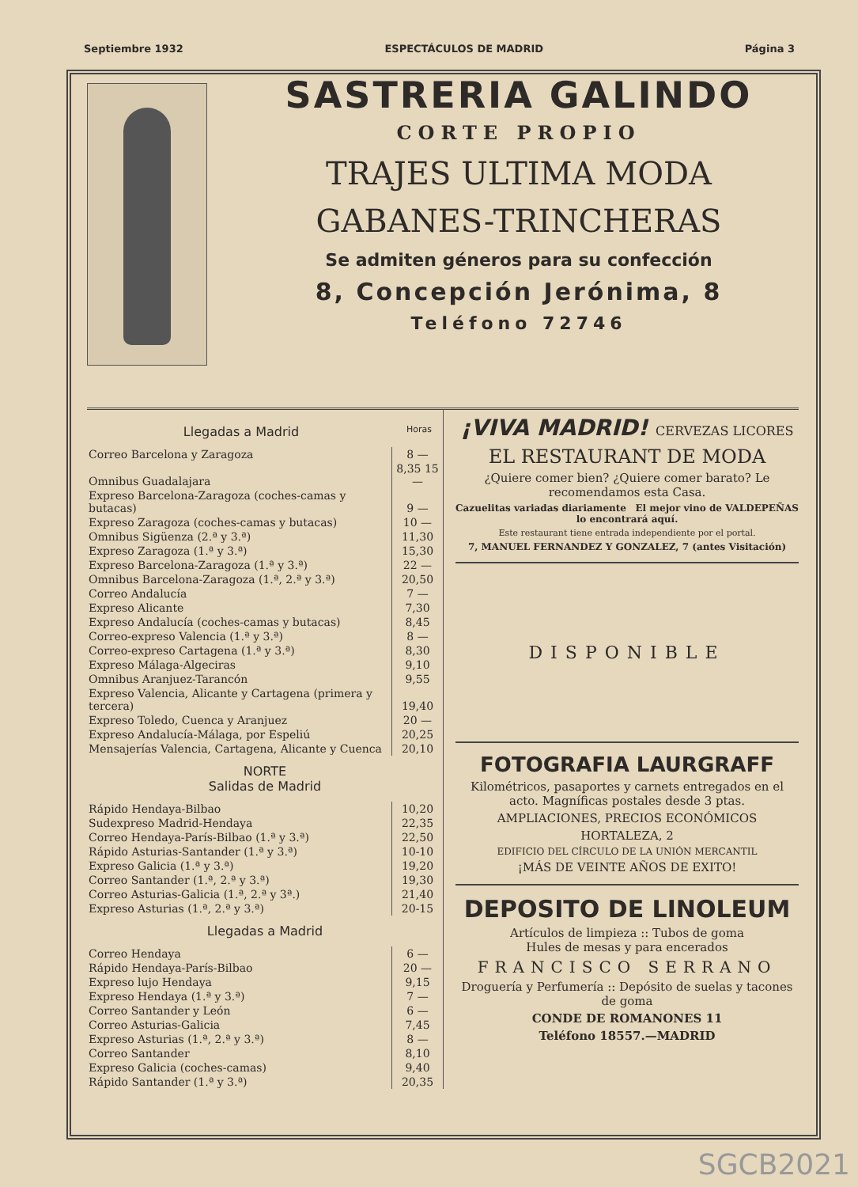Septiembre 1932 ESPECTÁCULOS DE MADRID Página 3
SASTRERIA GALINDO
CORTE PROPIO
TRAJES ULTIMA MODA
GABANES-TRINCHERAS
Se admiten géneros para su confección
8, Concepción Jerónima, 8
Teléfono 72746
Llegadas a Madrid Horas
| Correo Barcelona y Zaragoza | 8 — |
| Omnibus Guadalajara | 8,35 15 — |
| Expreso Barcelona-Zaragoza (coches-camas y butacas) | 9 — |
| Expreso Zaragoza (coches-camas y butacas) | 10 — |
| Omnibus Sigüenza (2.ª y 3.ª) | 11,30 |
| Expreso Zaragoza (1.ª y 3.ª) | 15,30 |
| Expreso Barcelona-Zaragoza (1.ª y 3.ª) | 22 — |
| Omnibus Barcelona-Zaragoza (1.ª, 2.ª y 3.ª) | 20,50 |
| Correo Andalucía | 7 — |
| Expreso Alicante | 7,30 |
| Expreso Andalucía (coches-camas y butacas) | 8,45 |
| Correo-expreso Valencia (1.ª y 3.ª) | 8 — |
| Correo-expreso Cartagena (1.ª y 3.ª) | 8,30 |
| Expreso Málaga-Algeciras | 9,10 |
| Omnibus Aranjuez-Tarancón | 9,55 |
| Expreso Valencia, Alicante y Cartagena (primera y tercera) | 19,40 |
| Expreso Toledo, Cuenca y Aranjuez | 20 — |
| Expreso Andalucía-Málaga, por Espeliú | 20,25 |
| Mensajerías Valencia, Cartagena, Alicante y Cuenca | 20,10 |
NORTE
Salidas de Madrid
| Rápido Hendaya-Bilbao | 10,20 |
| Sudexpreso Madrid-Hendaya | 22,35 |
| Correo Hendaya-París-Bilbao (1.ª y 3.ª) | 22,50 |
| Rápido Asturias-Santander (1.ª y 3.ª) | 10-10 |
| Expreso Galicia (1.ª y 3.ª) | 19,20 |
| Correo Santander (1.ª, 2.ª y 3.ª) | 19,30 |
| Correo Asturias-Galicia (1.ª, 2.ª y 3ª.) | 21,40 |
| Expreso Asturias (1.ª, 2.ª y 3.ª) | 20-15 |
Llegadas a Madrid
| Correo Hendaya | 6 — |
| Rápido Hendaya-París-Bilbao | 20 — |
| Expreso lujo Hendaya | 9,15 |
| Expreso Hendaya (1.ª y 3.ª) | 7 — |
| Correo Santander y León | 6 — |
| Correo Asturias-Galicia | 7,45 |
| Expreso Asturias (1.ª, 2.ª y 3.ª) | 8 — |
| Correo Santander | 8,10 |
| Expreso Galicia (coches-camas) | 9,40 |
| Rápido Santander (1.ª y 3.ª) | 20,35 |
¡VIVA MADRID! CERVEZAS LICORES
EL RESTAURANT DE MODA
¿Quiere comer bien? ¿Quiere comer barato? Le recomendamos esta Casa.
Cazuelitas variadas diariamente El mejor vino de VALDEPEÑAS lo encontrará aquí.
Este restaurant tiene entrada independiente por el portal.
7, MANUEL FERNANDEZ Y GONZALEZ, 7 (antes Visitación)
DISPONIBLE
FOTOGRAFIA LAURGRAFF
Kilométricos, pasaportes y carnets entregados en el acto. Magníficas postales desde 3 ptas.
AMPLIACIONES, PRECIOS ECONÓMICOS
HORTALEZA, 2
EDIFICIO DEL CÍRCULO DE LA UNIÓN MERCANTIL
¡MÁS DE VEINTE AÑOS DE EXITO!
DEPOSITO DE LINOLEUM
Artículos de limpieza :: Tubos de goma
Hules de mesas y para encerados
FRANCISCO SERRANO
Droguería y Perfumería :: Depósito de suelas y tacones de goma
CONDE DE ROMANONES 11
Teléfono 18557.—MADRID
SGCB2021